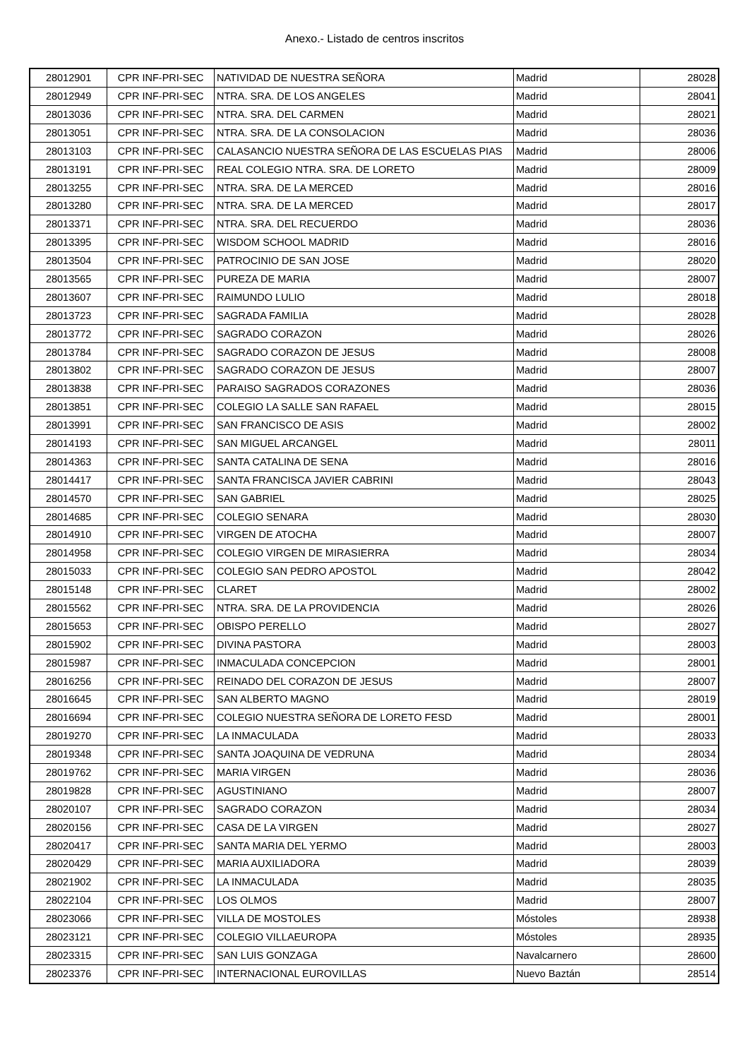Anexo.- Listado de centros inscritos
| 28012901 | CPR INF-PRI-SEC | NATIVIDAD DE NUESTRA SEÑORA | Madrid | 28028 |
| 28012949 | CPR INF-PRI-SEC | NTRA. SRA. DE LOS ANGELES | Madrid | 28041 |
| 28013036 | CPR INF-PRI-SEC | NTRA. SRA. DEL CARMEN | Madrid | 28021 |
| 28013051 | CPR INF-PRI-SEC | NTRA. SRA. DE LA CONSOLACION | Madrid | 28036 |
| 28013103 | CPR INF-PRI-SEC | CALASANCIO NUESTRA SEÑORA DE LAS ESCUELAS PIAS | Madrid | 28006 |
| 28013191 | CPR INF-PRI-SEC | REAL COLEGIO NTRA. SRA. DE LORETO | Madrid | 28009 |
| 28013255 | CPR INF-PRI-SEC | NTRA. SRA. DE LA MERCED | Madrid | 28016 |
| 28013280 | CPR INF-PRI-SEC | NTRA. SRA. DE LA MERCED | Madrid | 28017 |
| 28013371 | CPR INF-PRI-SEC | NTRA. SRA. DEL RECUERDO | Madrid | 28036 |
| 28013395 | CPR INF-PRI-SEC | WISDOM SCHOOL MADRID | Madrid | 28016 |
| 28013504 | CPR INF-PRI-SEC | PATROCINIO DE SAN JOSE | Madrid | 28020 |
| 28013565 | CPR INF-PRI-SEC | PUREZA DE MARIA | Madrid | 28007 |
| 28013607 | CPR INF-PRI-SEC | RAIMUNDO LULIO | Madrid | 28018 |
| 28013723 | CPR INF-PRI-SEC | SAGRADA FAMILIA | Madrid | 28028 |
| 28013772 | CPR INF-PRI-SEC | SAGRADO CORAZON | Madrid | 28026 |
| 28013784 | CPR INF-PRI-SEC | SAGRADO CORAZON DE JESUS | Madrid | 28008 |
| 28013802 | CPR INF-PRI-SEC | SAGRADO CORAZON DE JESUS | Madrid | 28007 |
| 28013838 | CPR INF-PRI-SEC | PARAISO SAGRADOS CORAZONES | Madrid | 28036 |
| 28013851 | CPR INF-PRI-SEC | COLEGIO LA SALLE SAN RAFAEL | Madrid | 28015 |
| 28013991 | CPR INF-PRI-SEC | SAN FRANCISCO DE ASIS | Madrid | 28002 |
| 28014193 | CPR INF-PRI-SEC | SAN MIGUEL ARCANGEL | Madrid | 28011 |
| 28014363 | CPR INF-PRI-SEC | SANTA CATALINA DE SENA | Madrid | 28016 |
| 28014417 | CPR INF-PRI-SEC | SANTA FRANCISCA JAVIER CABRINI | Madrid | 28043 |
| 28014570 | CPR INF-PRI-SEC | SAN GABRIEL | Madrid | 28025 |
| 28014685 | CPR INF-PRI-SEC | COLEGIO SENARA | Madrid | 28030 |
| 28014910 | CPR INF-PRI-SEC | VIRGEN DE ATOCHA | Madrid | 28007 |
| 28014958 | CPR INF-PRI-SEC | COLEGIO VIRGEN DE MIRASIERRA | Madrid | 28034 |
| 28015033 | CPR INF-PRI-SEC | COLEGIO SAN PEDRO APOSTOL | Madrid | 28042 |
| 28015148 | CPR INF-PRI-SEC | CLARET | Madrid | 28002 |
| 28015562 | CPR INF-PRI-SEC | NTRA. SRA. DE LA PROVIDENCIA | Madrid | 28026 |
| 28015653 | CPR INF-PRI-SEC | OBISPO PERELLO | Madrid | 28027 |
| 28015902 | CPR INF-PRI-SEC | DIVINA PASTORA | Madrid | 28003 |
| 28015987 | CPR INF-PRI-SEC | INMACULADA CONCEPCION | Madrid | 28001 |
| 28016256 | CPR INF-PRI-SEC | REINADO DEL CORAZON DE JESUS | Madrid | 28007 |
| 28016645 | CPR INF-PRI-SEC | SAN ALBERTO MAGNO | Madrid | 28019 |
| 28016694 | CPR INF-PRI-SEC | COLEGIO NUESTRA SEÑORA DE LORETO FESD | Madrid | 28001 |
| 28019270 | CPR INF-PRI-SEC | LA INMACULADA | Madrid | 28033 |
| 28019348 | CPR INF-PRI-SEC | SANTA JOAQUINA DE VEDRUNA | Madrid | 28034 |
| 28019762 | CPR INF-PRI-SEC | MARIA VIRGEN | Madrid | 28036 |
| 28019828 | CPR INF-PRI-SEC | AGUSTINIANO | Madrid | 28007 |
| 28020107 | CPR INF-PRI-SEC | SAGRADO CORAZON | Madrid | 28034 |
| 28020156 | CPR INF-PRI-SEC | CASA DE LA VIRGEN | Madrid | 28027 |
| 28020417 | CPR INF-PRI-SEC | SANTA MARIA DEL YERMO | Madrid | 28003 |
| 28020429 | CPR INF-PRI-SEC | MARIA AUXILIADORA | Madrid | 28039 |
| 28021902 | CPR INF-PRI-SEC | LA INMACULADA | Madrid | 28035 |
| 28022104 | CPR INF-PRI-SEC | LOS OLMOS | Madrid | 28007 |
| 28023066 | CPR INF-PRI-SEC | VILLA DE MOSTOLES | Móstoles | 28938 |
| 28023121 | CPR INF-PRI-SEC | COLEGIO VILLAEUROPA | Móstoles | 28935 |
| 28023315 | CPR INF-PRI-SEC | SAN LUIS GONZAGA | Navalcarnero | 28600 |
| 28023376 | CPR INF-PRI-SEC | INTERNACIONAL EUROVILLAS | Nuevo Baztán | 28514 |